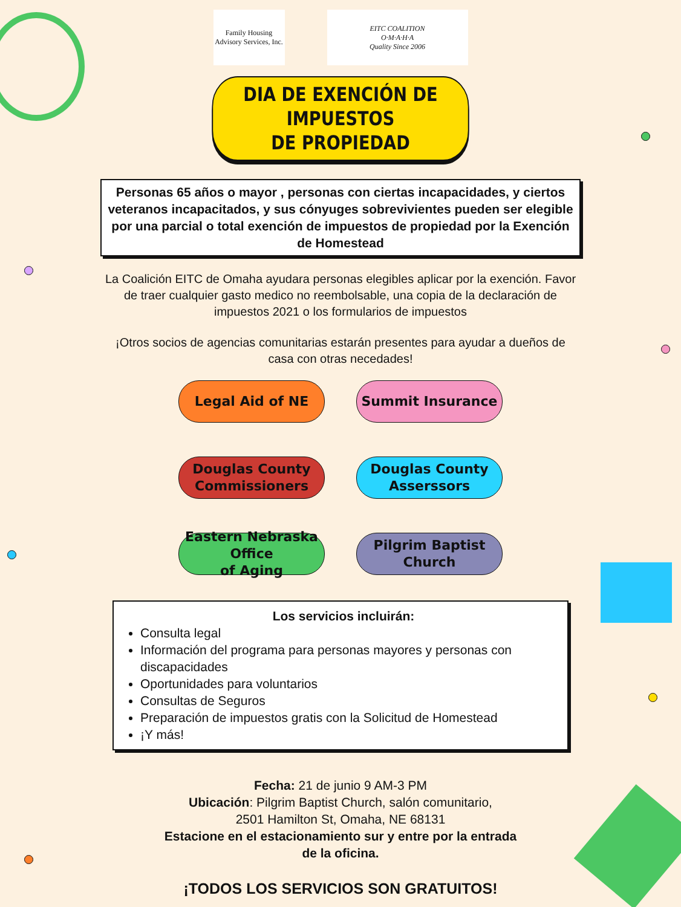Family Housing
Advisory Services, Inc.
EITC COALITION
O·M·A·H·A
Quality Since 2006
DIA DE EXENCIÓN DE IMPUESTOS
DE PROPIEDAD
Personas 65 años o mayor , personas con ciertas incapacidades, y ciertos veteranos incapacitados, y sus cónyuges sobrevivientes pueden ser elegible por una parcial o total exención de impuestos de propiedad por la Exención de Homestead
La Coalición EITC de Omaha ayudara personas elegibles aplicar por la exención. Favor de traer cualquier gasto medico no reembolsable, una copia de la declaración de impuestos 2021 o los formularios de impuestos
¡Otros socios de agencias comunitarias estarán presentes para ayudar a dueños de casa con otras necedades!
Legal Aid of NE
Summit Insurance
Douglas County
Commissioners
Douglas County
Asserssors
Eastern Nebraska Office
of Aging
Pilgrim Baptist
Church
Los servicios incluirán:
Consulta legal
Información del programa para personas mayores y personas con discapacidades
Oportunidades para voluntarios
Consultas de Seguros
Preparación de impuestos gratis con la Solicitud de Homestead
¡Y más!
Fecha: 21 de junio 9 AM-3 PM
Ubicación: Pilgrim Baptist Church, salón comunitario,
2501 Hamilton St, Omaha, NE 68131
Estacione en el estacionamiento sur y entre por la entrada
de la oficina.
¡TODOS LOS SERVICIOS SON GRATUITOS!